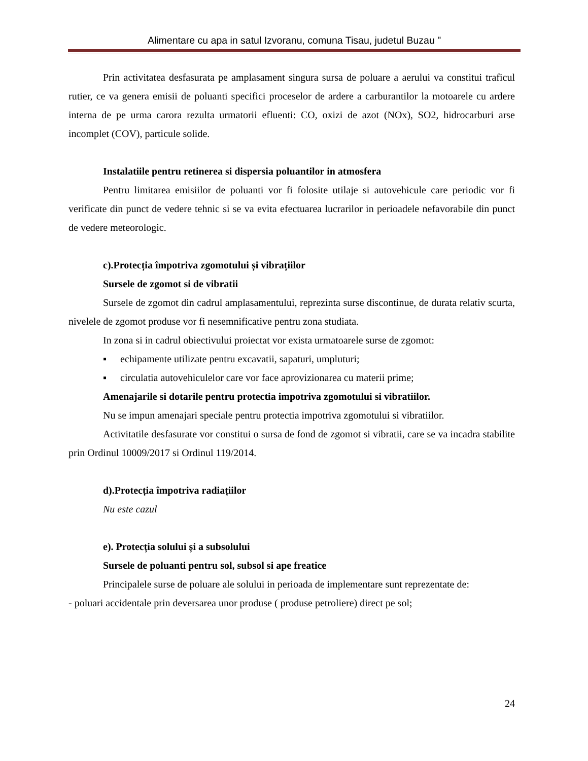Alimentare cu apa in satul Izvoranu, comuna Tisau, judetul Buzau "
Prin activitatea desfasurata pe amplasament singura sursa de poluare a aerului va constitui traficul rutier, ce va genera emisii de poluanti specifici proceselor de ardere a carburantilor la motoarele cu ardere interna de pe urma carora rezulta urmatorii efluenti: CO, oxizi de azot (NOx), SO2, hidrocarburi arse incomplet (COV), particule solide.
Instalatiile pentru retinerea si dispersia poluantilor in atmosfera
Pentru limitarea emisiilor de poluanti vor fi folosite utilaje si autovehicule care periodic vor fi verificate din punct de vedere tehnic si se va evita efectuarea lucrarilor in perioadele nefavorabile din punct de vedere meteorologic.
c).Protecția împotriva zgomotului și vibrațiilor
Sursele de zgomot si de vibratii
Sursele de zgomot din cadrul amplasamentului, reprezinta surse discontinue, de durata relativ scurta, nivelele de zgomot produse vor fi nesemnificative pentru zona studiata.
In zona si in cadrul obiectivului proiectat vor exista urmatoarele surse de zgomot:
▪ echipamente utilizate pentru excavatii, sapaturi, umpluturi;
▪ circulatia autovehiculelor care vor face aprovizionarea cu materii prime;
Amenajarile si dotarile pentru protectia impotriva zgomotului si vibratiilor.
Nu se impun amenajari speciale pentru protectia impotriva zgomotului si vibratiilor.
Activitatile desfasurate vor constitui o sursa de fond de zgomot si vibratii, care se va incadra stabilite prin Ordinul 10009/2017 si Ordinul 119/2014.
d).Protecția împotriva radiațiilor
Nu este cazul
e). Protecția solului și a subsolului
Sursele de poluanti pentru sol, subsol si ape freatice
Principalele surse de poluare ale solului in perioada de implementare sunt reprezentate de:
- poluari accidentale prin deversarea unor produse ( produse petroliere) direct pe sol;
24